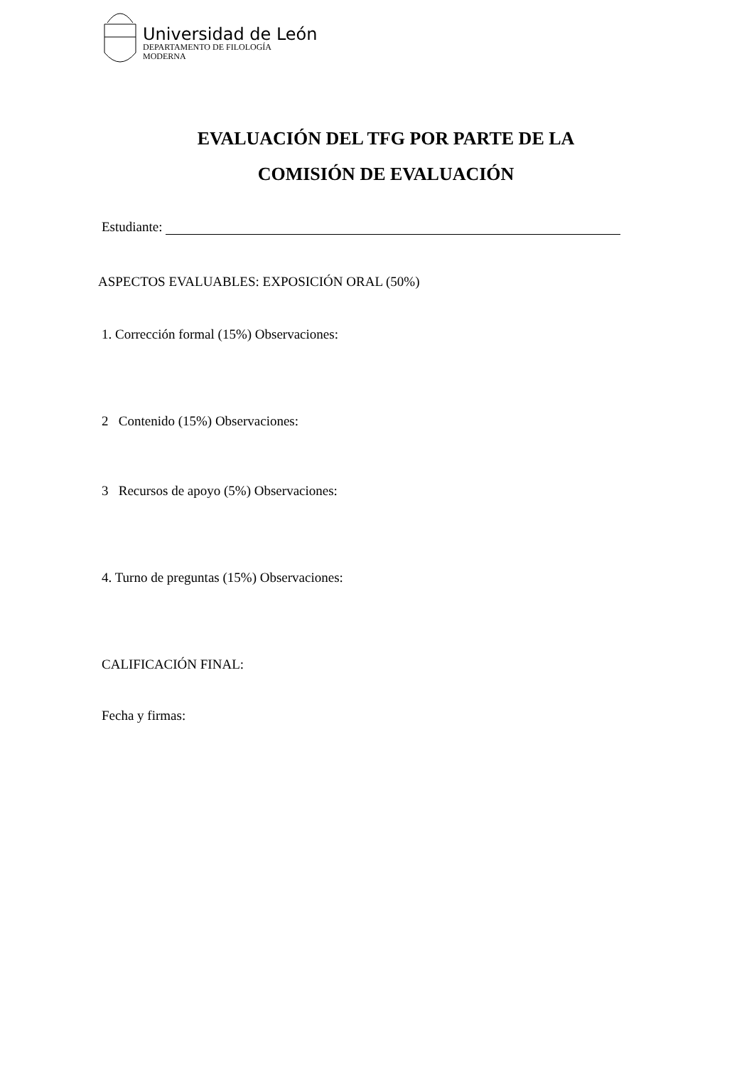Universidad de León
DEPARTAMENTO DE FILOLOGÍA
MODERNA
EVALUACIÓN DEL TFG POR PARTE DE LA
COMISIÓN DE EVALUACIÓN
Estudiante:
ASPECTOS EVALUABLES: EXPOSICIÓN ORAL (50%)
1. Corrección formal (15%) Observaciones:
2 Contenido (15%) Observaciones:
3 Recursos de apoyo (5%) Observaciones:
4. Turno de preguntas (15%) Observaciones:
CALIFICACIÓN FINAL:
Fecha y firmas: